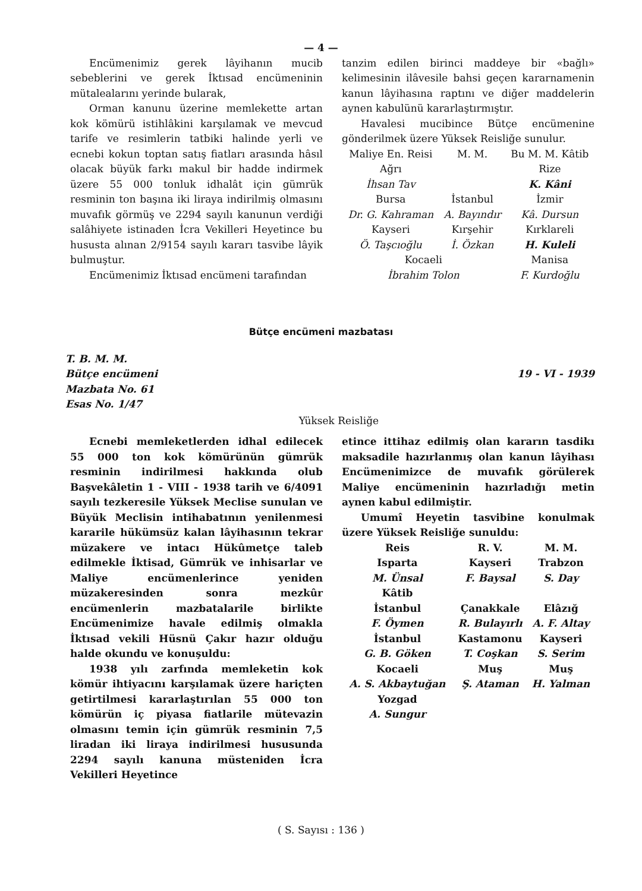— 4 —
Encümenimiz gerek lâyihanın mucib sebeblerini ve gerek İktısad encümeninin mütalealarını yerinde bularak,
Orman kanunu üzerine memlekette artan kok kömürü istihlâkini karşılamak ve mevcud tarife ve resimlerin tatbiki halinde yerli ve ecnebi kokun toptan satış fiatları arasında hâsıl olacak büyük farkı makul bir hadde indirmek üzere 55 000 tonluk idhalât için gümrük resminin ton başına iki liraya indirilmiş olmasını muvafık görmüş ve 2294 sayılı kanunun verdiği salâhiyete istinaden İcra Vekilleri Heyetince bu hususta alınan 2/9154 sayılı kararı tasvibe lâyik bulmuştur.
Encümenimiz İktısad encümeni tarafından
tanzim edilen birinci maddeye bir «bağlı» kelimesinin ilâvesile bahsi geçen kararnamenin kanun lâyihasına raptını ve diğer maddelerin aynen kabulünü kararlaştırmıştır.
Havalesi mucibince Bütçe encümenine gönderilmek üzere Yüksek Reisliğe sunulur.
| Maliye En. Reisi | M. M. | Bu M. M. Kâtib |
| Ağrı | | Rize |
| İhsan Tav | | K. Kâni |
| Bursa | İstanbul | İzmir |
| Dr. G. Kahraman | A. Bayındır | Kâ. Dursun |
| Kayseri | Kırşehir | Kırklareli |
| Ö. Taşcıoğlu | İ. Özkan | H. Kuleli |
| Kocaeli | | Manisa |
| İbrahim Tolon | | F. Kurdoğlu |
Bütçe encümeni mazbatası
T. B. M. M.
Bütçe encümeni
Mazbata No. 61
Esas No. 1/47
19 - VI - 1939
Yüksek Reisliğe
Ecnebi memleketlerden idhal edilecek 55 000 ton kok kömürünün gümrük resminin indirilmesi hakkında olub Başvekâletin 1 - VIII - 1938 tarih ve 6/4091 sayılı tezkeresile Yüksek Meclise sunulan ve Büyük Meclisin intihabatının yenilenmesi kararile hükümsüz kalan lâyihasının tekrar müzakere ve intacı Hükûmetçe taleb edilmekle İktisad, Gümrük ve inhisarlar ve Maliye encümenlerince yeniden müzakeresinden sonra mezkûr encümenlerin mazbatalarile birlikte Encümenimize havale edilmiş olmakla İktısad vekili Hüsnü Çakır hazır olduğu halde okundu ve konuşuldu:
1938 yılı zarfında memleketin kok kömür ihtiyacını karşılamak üzere hariçten getirtilmesi kararlaştırılan 55 000 ton kömürün iç piyasa fiatlarile mütevazin olmasını temin için gümrük resminin 7,5 liradan iki liraya indirilmesi hususunda 2294 sayılı kanuna müsteniden İcra Vekilleri Heyetince
etince ittihaz edilmiş olan kararın tasdikı maksadile hazırlanmış olan kanun lâyihası Encümenimizce de muvafık görülerek Maliye encümeninin hazırladığı metin aynen kabul edilmiştir.
Umumî Heyetin tasvibine konulmak üzere Yüksek Reisliğe sunuldu:
| Reis | R. V. | M. M. |
| Isparta | Kayseri | Trabzon |
| M. Ünsal | F. Baysal | S. Day |
| Kâtib | | |
| İstanbul | Çanakkale | Elâzığ |
| F. Öymen | R. Bulayırlı | A. F. Altay |
| İstanbul | Kastamonu | Kayseri |
| G. B. Göken | T. Coşkan | S. Serim |
| Kocaeli | Muş | Muş |
| A. S. Akbaytuğan | Ş. Ataman | H. Yalman |
| Yozgad | | |
| A. Sungur | | |
( S. Sayısı : 136 )